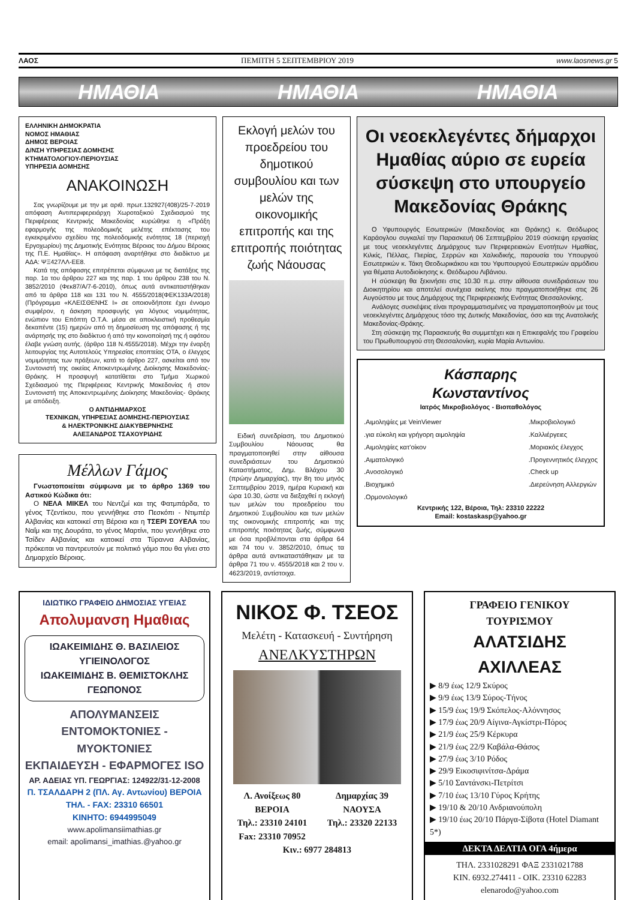ΛΑΟΣ ΠΕΜΠΤΗ 5 ΣΕΠΤΕΜΒΡΙΟΥ 2019 www.laosnews.gr 5
ΗΜΑΘΙΑ ΗΜΑΘΙΑ ΗΜΑΘΙΑ
ΕΛΛΗΝΙΚΗ ΔΗΜΟΚΡΑΤΙΑ
ΝΟΜΟΣ ΗΜΑΘΙΑΣ
ΔΗΜΟΣ ΒΕΡΟΙΑΣ
Δ/ΝΣΗ ΥΠΗΡΕΣΙΑΣ ΔΟΜΗΣΗΣ
ΚΤΗΜΑΤΟΛΟΓΙΟΥ-ΠΕΡΙΟΥΣΙΑΣ
ΥΠΗΡΕΣΙΑ ΔΟΜΗΣΗΣ
ΑΝΑΚΟΙΝΩΣΗ
Σας γνωρίζουμε με την με αριθ. πρωτ.132927(408)/25-7-2019 απόφαση Αντιπεριφερειάρχη Χωροταξικού Σχεδιασμού της Περιφέρειας Κεντρικής Μακεδονίας κυρώθηκε η «Πράξη εφαρμογής της πολεοδομικής μελέτης επέκτασης του εγκεκριμένου σχεδίου της πολεοδομικής ενότητας 18 (περιοχή Εργοχωρίου) της Δημοτικής Ενότητας Βέροιας του Δήμου Βέροιας της Π.Ε. Ημαθίας». Η απόφαση αναρτήθηκε στο διαδίκτυο με ΑΔΑ: ΨΞ427ΛΛ-ΕΕ8.
Κατά της απόφασης επιτρέπεται σύμφωνα με τις διατάξεις της παρ. 1α του άρθρου 227 και της παρ. 1 του άρθρου 238 του Ν. 3852/2010 (Φεκ87/Α/7-6-2010), όπως αυτά αντικαταστήθηκαν από τα άρθρα 118 και 131 του Ν. 4555/2018(ΦΕΚ133Α/2018) (Πρόγραμμα «ΚΛΕΙΣΘΕΝΗΣ Ι» σε οποιονδήποτε έχει έννομο συμφέρον, η άσκηση προσφυγής για λόγους νομιμότητας, ενώπιον του Επόπτη Ο.Τ.Α. μέσα σε αποκλειστική προθεσμία δεκαπέντε (15) ημερών από τη δημοσίευση της απόφασης ή της ανάρτησής της στο διαδίκτυο ή από την κοινοποίησή της ή αφότου έλαβε γνώση αυτής. (άρθρο 118 Ν.4555/2018). Μέχρι την έναρξη λειτουργίας της Αυτοτελούς Υπηρεσίας εποπτείας ΟΤΑ, ο έλεγχος νομιμότητας των πράξεων, κατά το άρθρο 227, ασκείται από τον Συντονιστή της οικείας Αποκεντρωμένης Διοίκησης Μακεδονίας- Θράκης. Η προσφυγή κατατίθεται στο Τμήμα Χωρικού Σχεδιασμού της Περιφέρειας Κεντρικής Μακεδονίας ή στον Συντονιστή της Αποκεντρωμένης Διοίκησης Μακεδονίας- Θράκης με απόδειξη.
Ο ΑΝΤΙΔΗΜΑΡΧΟΣ
ΤΕΧΝΙΚΩΝ, ΥΠΗΡΕΣΙΑΣ ΔΟΜΗΣΗΣ-ΠΕΡΙΟΥΣΙΑΣ
& ΗΛΕΚΤΡΟΝΙΚΗΣ ΔΙΑΚΥΒΕΡΝΗΣΗΣ
ΑΛΕΞΑΝΔΡΟΣ ΤΣΑΧΟΥΡΙΔΗΣ
Μέλλων Γάμος
Γνωστοποιείται σύμφωνα με το άρθρο 1369 του Αστικού Κώδικα ότι:
Ο ΝΕΛΑ ΜΙΚΕΛ του Νεντζμί και της Φατμπάρδα, το γένος Τζεντίκου, που γεννήθηκε στο Πεσκόπι - Ντιμπέρ Αλβανίας και κατοικεί στη Βέροια και η ΤΣΕΡΙ ΣΟΥΕΛΑ του Ναΐμ και της Δουράτα, το γένος Μαρτίνι, που γεννήθηκε στο Τσίδεν Αλβανίας και κατοικεί στα Τύραννα Αλβανίας, πρόκειται να παντρευτούν με πολιτικό γάμο που θα γίνει στο Δημαρχείο Βέροιας.
Εκλογή μελών του προεδρείου του δημοτικού συμβουλίου και των μελών της οικονομικής επιτροπής και της επιτροπής ποιότητας ζωής Νάουσας
Ειδική συνεδρίαση, του Δημοτικού Συμβουλίου Νάουσας θα πραγματοποιηθεί στην αίθουσα συνεδριάσεων του Δημοτικού Καταστήματος, Δημ. Βλάχου 30 (πρώην Δημαρχίας), την 8η του μηνός Σεπτεμβρίου 2019, ημέρα Κυριακή και ώρα 10.30, ώστε να διεξαχθεί η εκλογή των μελών του προεδρείου του Δημοτικού Συμβουλίου και των μελών της οικονομικής επιτροπής και της επιτροπής ποιότητας ζωής, σύμφωνα με όσα προβλέπονται στα άρθρα 64 και 74 του ν. 3852/2010, όπως τα άρθρα αυτά αντικαταστάθηκαν με τα άρθρα 71 του ν. 4555/2018 και 2 του ν. 4623/2019, αντίστοιχα.
Οι νεοεκλεγέντες δήμαρχοι Ημαθίας αύριο σε ευρεία σύσκεψη στο υπουργείο Μακεδονίας Θράκης
Ο Υφυπουργός Εσωτερικών (Μακεδονίας και Θράκης) κ. Θεόδωρος Καράογλου συγκαλεί την Παρασκευή 06 Σεπτεμβρίου 2019 σύσκεψη εργασίας με τους νεοεκλεγέντες Δημάρχους των Περιφερειακών Ενοτήτων Ημαθίας, Κιλκίς, Πέλλας, Πιερίας, Σερρών και Χαλκιδικής, παρουσία του Υπουργού Εσωτερικών κ. Τάκη Θεοδωρικάκου και του Υφυπουργού Εσωτερικών αρμόδιου για θέματα Αυτοδιοίκησης κ. Θεόδωρου Λιβάνιου.
Η σύσκεψη θα ξεκινήσει στις 10.30 π.μ. στην αίθουσα συνεδριάσεων του Διοικητηρίου και αποτελεί συνέχεια εκείνης που πραγματοποιήθηκε στις 26 Αυγούστου με τους Δημάρχους της Περιφερειακής Ενότητας Θεσσαλονίκης.
Ανάλογες συσκέψεις είναι προγραμματισμένες να πραγματοποιηθούν με τους νεοεκλεγέντες Δημάρχους τόσο της Δυτικής Μακεδονίας, όσο και της Ανατολικής Μακεδονίας-Θράκης.
Στη σύσκεψη της Παρασκευής θα συμμετέχει και η Επικεφαλής του Γραφείου του Πρωθυπουργού στη Θεσσαλονίκη, κυρία Μαρία Αντωνίου.
Κάσπαρης
Κωνσταντίνος
Ιατρός Μικροβιολόγος - Βιοπαθολόγος
.Αιμοληψίες με VeinViewer
.για εύκολη και γρήγορη αιμοληψία
.Αιμοληψίες κατ'οίκον
.Αιματολογικό
.Ανοσολογικό
.Βιοχημικό
.Ορμονολογικό
.Μικροβιολογικό
.Καλλιέργειες
.Μοριακός έλεγχος
.Προγεννητικός έλεγχος
.Check up
.Διερεύνηση Αλλεργιών
Κεντρικής 122, Βέροια, Τηλ: 23310 22222
Email: kostaskasp@yahoo.gr
ΙΔΙΩΤΙΚΟ ΓΡΑΦΕΙΟ ΔΗΜΟΣΙΑΣ ΥΓΕΙΑΣ
Απολυμανση Ημαθιας
ΙΩΑΚΕΙΜΙΔΗΣ Θ. ΒΑΣΙΛΕΙΟΣ
ΥΓΙΕΙΝΟΛΟΓΟΣ
ΙΩΑΚΕΙΜΙΔΗΣ Β. ΘΕΜΙΣΤΟΚΛΗΣ
ΓΕΩΠΟΝΟΣ
ΑΠΟΛΥΜΑΝΣΕΙΣ
ΕΝΤΟΜΟΚΤΟΝΙΕΣ - ΜΥΟΚΤΟΝΙΕΣ
ΕΚΠΑΙΔΕΥΣΗ - ΕΦΑΡΜΟΓΕΣ ISO
ΑΡ. ΑΔΕΙΑΣ ΥΠ. ΓΕΩΡΓΙΑΣ: 124922/31-12-2008
Π. ΤΣΑΛΔΑΡΗ 2 (ΠΛ. Αγ. Αντωνίου) ΒΕΡΟΙΑ
ΤΗΛ. - FAX: 23310 66501
ΚΙΝΗΤΟ: 6944995049
www.apolimansiimathias.gr
email: apolimansi_imathias.@yahoo.gr
ΝΙΚΟΣ Φ. ΤΣΕΟΣ
Μελέτη - Κατασκευή - Συντήρηση
ΑΝΕΛΚΥΣΤΗΡΩΝ
Λ. Ανοίξεως 80
ΒΕΡΟΙΑ
Τηλ.: 23310 24101
Fax: 23310 70952
Δημαρχίας 39
ΝΑΟΥΣΑ
Τηλ.: 23320 22133
Κιν.: 6977 284813
ΓΡΑΦΕΙΟ ΓΕΝΙΚΟΥ
ΤΟΥΡΙΣΜΟΥ
ΑΛΑΤΣΙΔΗΣ ΑΧΙΛΛΕΑΣ
▶ 8/9 έως 12/9 Σκύρος
▶ 9/9 έως 13/9 Σύρος-Τήνος
▶ 15/9 έως 19/9 Σκόπελος-Αλόννησος
▶ 17/9 έως 20/9 Αίγινα-Αγκίστρι-Πόρος
▶ 21/9 έως 25/9 Κέρκυρα
▶ 21/9 έως 22/9 Καβάλα-Θάσος
▶ 27/9 έως 3/10 Ρόδος
▶ 29/9 Εικοσιφινίτσα-Δράμα
▶ 5/10 Σαντάνσκι-Πετρίτσι
▶ 7/10 έως 13/10 Γύρος Κρήτης
▶ 19/10 & 20/10 Ανδριανούπολη
▶ 19/10 έως 20/10 Πάργα-Σίβοτα (Hotel Diamant 5*)
ΔΕΚΤΑ ΔΕΛΤΙΑ ΟΓΑ 4ήμερα
ΤΗΛ. 2331028291 ΦΑΞ 2331021788
ΚΙΝ. 6932.274411 - ΟΙΚ. 23310 62283
elenarodo@yahoo.com